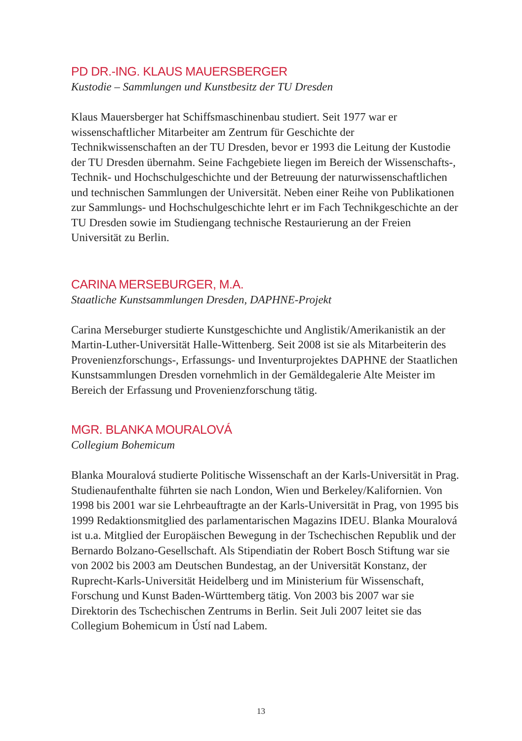PD DR.-ING. KLAUS MAUERSBERGER
Kustodie – Sammlungen und Kunstbesitz der TU Dresden
Klaus Mauersberger hat Schiffsmaschinenbau studiert. Seit 1977 war er wissenschaftlicher Mitarbeiter am Zentrum für Geschichte der Technikwissenschaften an der TU Dresden, bevor er 1993 die Leitung der Kustodie der TU Dresden übernahm. Seine Fachgebiete liegen im Bereich der Wissenschafts-, Technik- und Hochschulgeschichte und der Betreuung der naturwissenschaftlichen und technischen Sammlungen der Universität. Neben einer Reihe von Publikationen zur Sammlungs- und Hochschulgeschichte lehrt er im Fach Technikgeschichte an der TU Dresden sowie im Studiengang technische Restaurierung an der Freien Universität zu Berlin.
CARINA MERSEBURGER, M.A.
Staatliche Kunstsammlungen Dresden, DAPHNE-Projekt
Carina Merseburger studierte Kunstgeschichte und Anglistik/Amerikanistik an der Martin-Luther-Universität Halle-Wittenberg. Seit 2008 ist sie als Mitarbeiterin des Provenienzforschungs-, Erfassungs- und Inventurprojektes DAPHNE der Staatlichen Kunstsammlungen Dresden vornehmlich in der Gemäldegalerie Alte Meister im Bereich der Erfassung und Provenienzforschung tätig.
MGR. BLANKA MOURALOVÁ
Collegium Bohemicum
Blanka Mouralová studierte Politische Wissenschaft an der Karls-Universität in Prag. Studienaufenthalte führten sie nach London, Wien und Berkeley/Kalifornien. Von 1998 bis 2001 war sie Lehrbeauftragte an der Karls-Universität in Prag, von 1995 bis 1999 Redaktionsmitglied des parlamentarischen Magazins IDEU. Blanka Mouralová ist u.a. Mitglied der Europäischen Bewegung in der Tschechischen Republik und der Bernardo Bolzano-Gesellschaft. Als Stipendiatin der Robert Bosch Stiftung war sie von 2002 bis 2003 am Deutschen Bundestag, an der Universität Konstanz, der Ruprecht-Karls-Universität Heidelberg und im Ministerium für Wissenschaft, Forschung und Kunst Baden-Württemberg tätig. Von 2003 bis 2007 war sie Direktorin des Tschechischen Zentrums in Berlin. Seit Juli 2007 leitet sie das Collegium Bohemicum in Ústí nad Labem.
13